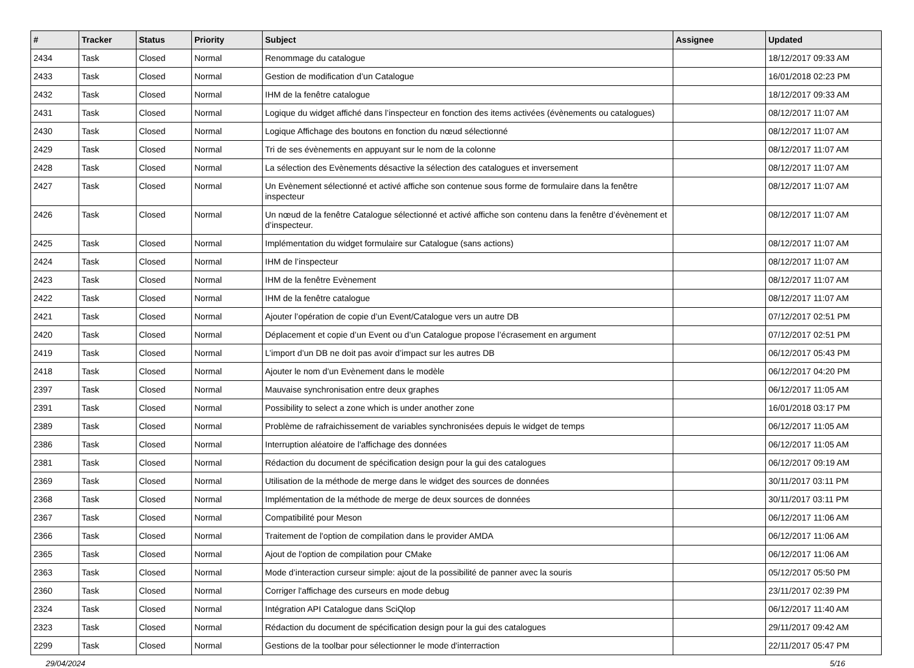| # | Tracker | Status | Priority | Subject | Assignee | Updated |
| --- | --- | --- | --- | --- | --- | --- |
| 2434 | Task | Closed | Normal | Renommage du catalogue | | 18/12/2017 09:33 AM |
| 2433 | Task | Closed | Normal | Gestion de modification d’un Catalogue | | 16/01/2018 02:23 PM |
| 2432 | Task | Closed | Normal | IHM de la fenêtre catalogue | | 18/12/2017 09:33 AM |
| 2431 | Task | Closed | Normal | Logique du widget affiché dans l’inspecteur en fonction des items activées (évènements ou catalogues) | | 08/12/2017 11:07 AM |
| 2430 | Task | Closed | Normal | Logique Affichage des boutons en fonction du nœud sélectionné | | 08/12/2017 11:07 AM |
| 2429 | Task | Closed | Normal | Tri de ses évènements en appuyant sur le nom de la colonne | | 08/12/2017 11:07 AM |
| 2428 | Task | Closed | Normal | La sélection des Evènements désactive la sélection des catalogues et inversement | | 08/12/2017 11:07 AM |
| 2427 | Task | Closed | Normal | Un Evènement sélectionné et activé affiche son contenue sous forme de formulaire dans la fenêtre inspecteur | | 08/12/2017 11:07 AM |
| 2426 | Task | Closed | Normal | Un nœud de la fenêtre Catalogue sélectionné et activé affiche son contenu dans la fenêtre d’évènement et d’inspecteur. | | 08/12/2017 11:07 AM |
| 2425 | Task | Closed | Normal | Implémentation du widget formulaire sur Catalogue (sans actions) | | 08/12/2017 11:07 AM |
| 2424 | Task | Closed | Normal | IHM de l’inspecteur | | 08/12/2017 11:07 AM |
| 2423 | Task | Closed | Normal | IHM de la fenêtre Evènement | | 08/12/2017 11:07 AM |
| 2422 | Task | Closed | Normal | IHM de la fenêtre catalogue | | 08/12/2017 11:07 AM |
| 2421 | Task | Closed | Normal | Ajouter l’opération de copie d’un Event/Catalogue vers un autre DB | | 07/12/2017 02:51 PM |
| 2420 | Task | Closed | Normal | Déplacement et copie d’un Event ou d’un Catalogue propose l’écrasement en argument | | 07/12/2017 02:51 PM |
| 2419 | Task | Closed | Normal | L’import d’un DB ne doit pas avoir d’impact sur les autres DB | | 06/12/2017 05:43 PM |
| 2418 | Task | Closed | Normal | Ajouter le nom d’un Evènement dans le modèle | | 06/12/2017 04:20 PM |
| 2397 | Task | Closed | Normal | Mauvaise synchronisation entre deux graphes | | 06/12/2017 11:05 AM |
| 2391 | Task | Closed | Normal | Possibility to select a zone which is under another zone | | 16/01/2018 03:17 PM |
| 2389 | Task | Closed | Normal | Problème de rafraichissement de variables synchronisées depuis le widget de temps | | 06/12/2017 11:05 AM |
| 2386 | Task | Closed | Normal | Interruption aléatoire de l'affichage des données | | 06/12/2017 11:05 AM |
| 2381 | Task | Closed | Normal | Rédaction du document de spécification design pour la gui des catalogues | | 06/12/2017 09:19 AM |
| 2369 | Task | Closed | Normal | Utilisation de la méthode de merge dans le widget des sources de données | | 30/11/2017 03:11 PM |
| 2368 | Task | Closed | Normal | Implémentation de la méthode de merge de deux sources de données | | 30/11/2017 03:11 PM |
| 2367 | Task | Closed | Normal | Compatibilité pour Meson | | 06/12/2017 11:06 AM |
| 2366 | Task | Closed | Normal | Traitement de l'option de compilation dans le provider AMDA | | 06/12/2017 11:06 AM |
| 2365 | Task | Closed | Normal | Ajout de l'option de compilation pour CMake | | 06/12/2017 11:06 AM |
| 2363 | Task | Closed | Normal | Mode d’interaction curseur simple: ajout de la possibilité de panner avec la souris | | 05/12/2017 05:50 PM |
| 2360 | Task | Closed | Normal | Corriger l'affichage des curseurs en mode debug | | 23/11/2017 02:39 PM |
| 2324 | Task | Closed | Normal | Intégration API Catalogue dans SciQlop | | 06/12/2017 11:40 AM |
| 2323 | Task | Closed | Normal | Rédaction du document de spécification design pour la gui des catalogues | | 29/11/2017 09:42 AM |
| 2299 | Task | Closed | Normal | Gestions de la toolbar pour sélectionner le mode d'interraction | | 22/11/2017 05:47 PM |
29/04/2024 5/16